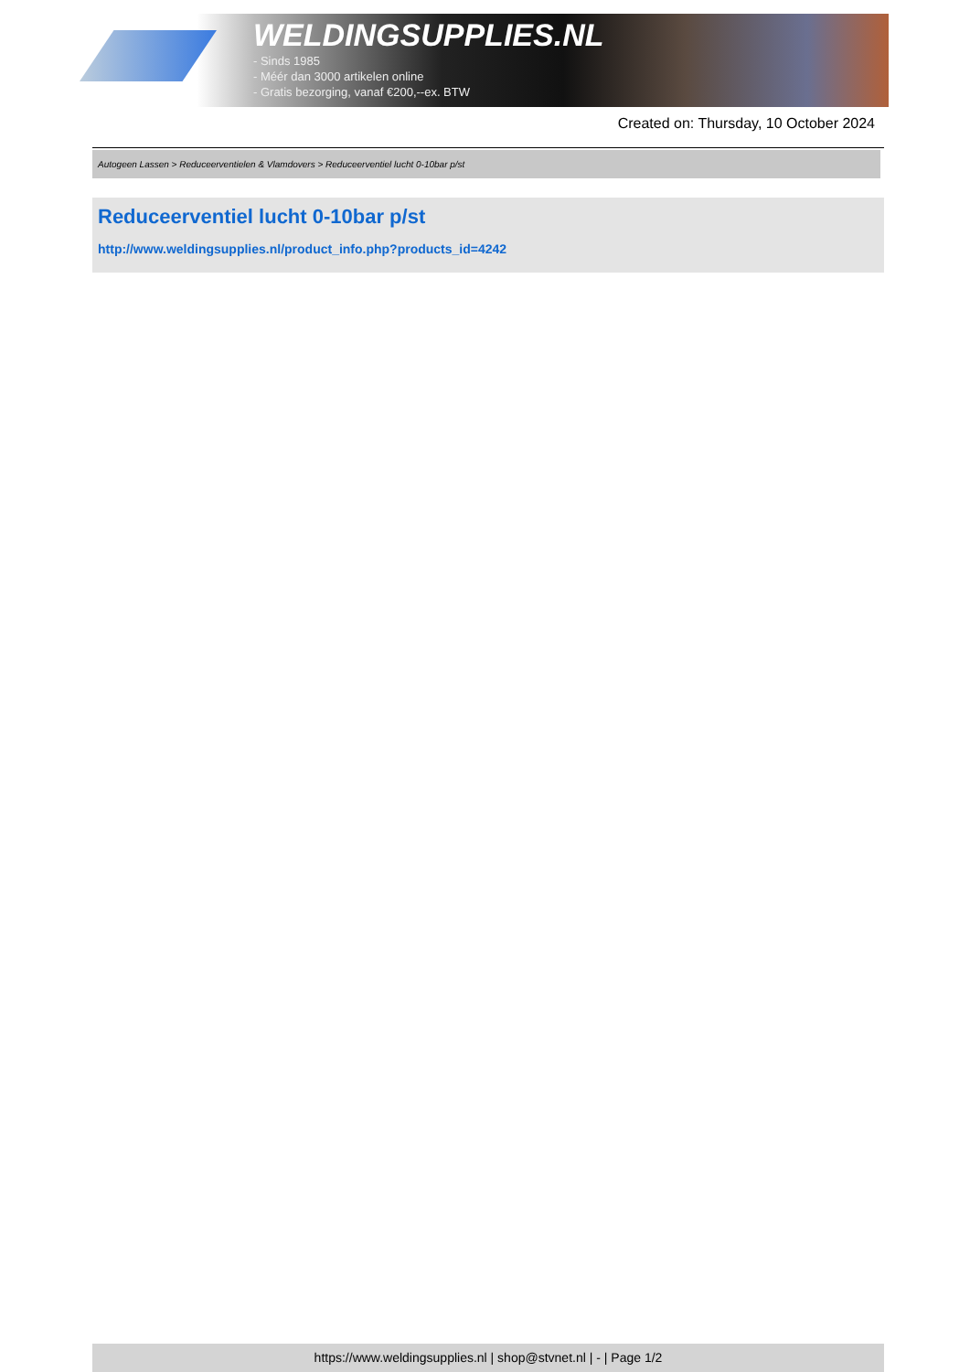WELDINGSUPPLIES.NL
- Sinds 1985
- Méér dan 3000 artikelen online
- Gratis bezorging, vanaf €200,--ex. BTW
Created on: Thursday, 10 October 2024
Autogeen Lassen > Reduceerventielen & Vlamdovers > Reduceerventiel lucht 0-10bar p/st
Reduceerventiel lucht 0-10bar p/st
http://www.weldingsupplies.nl/product_info.php?products_id=4242
https://www.weldingsupplies.nl | shop@stvnet.nl | - | Page 1/2